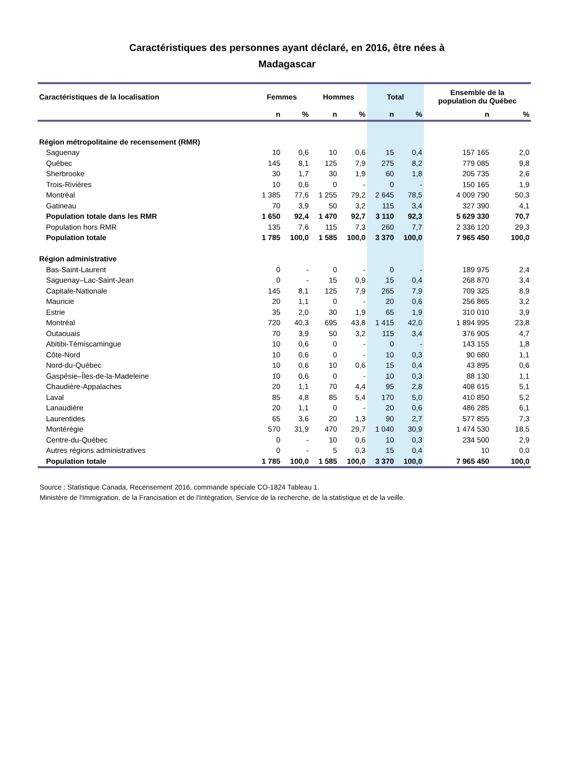Caractéristiques des personnes ayant déclaré, en 2016, être nées à
Madagascar
| Caractéristiques de la localisation | Femmes | | Hommes | | Total | | Ensemble de la population du Québec | |
| --- | --- | --- | --- | --- | --- | --- | --- | --- |
| | n | % | n | % | n | % | n | % |
| Région métropolitaine de recensement (RMR) | | | | | | | | |
| Saguenay | 10 | 0,6 | 10 | 0,6 | 15 | 0,4 | 157 165 | 2,0 |
| Québec | 145 | 8,1 | 125 | 7,9 | 275 | 8,2 | 779 085 | 9,8 |
| Sherbrooke | 30 | 1,7 | 30 | 1,9 | 60 | 1,8 | 205 735 | 2,6 |
| Trois-Rivières | 10 | 0,6 | 0 | - | 0 | - | 150 165 | 1,9 |
| Montréal | 1 385 | 77,6 | 1 255 | 79,2 | 2 645 | 78,5 | 4 009 790 | 50,3 |
| Gatineau | 70 | 3,9 | 50 | 3,2 | 115 | 3,4 | 327 390 | 4,1 |
| Population totale dans les RMR | 1 650 | 92,4 | 1 470 | 92,7 | 3 110 | 92,3 | 5 629 330 | 70,7 |
| Population hors RMR | 135 | 7,6 | 115 | 7,3 | 260 | 7,7 | 2 336 120 | 29,3 |
| Population totale | 1 785 | 100,0 | 1 585 | 100,0 | 3 370 | 100,0 | 7 965 450 | 100,0 |
| Région administrative | | | | | | | | |
| Bas-Saint-Laurent | 0 | - | 0 | - | 0 | - | 189 975 | 2,4 |
| Saguenay–Lac-Saint-Jean | 0 | - | 15 | 0,9 | 15 | 0,4 | 268 870 | 3,4 |
| Capitale-Nationale | 145 | 8,1 | 125 | 7,9 | 265 | 7,9 | 709 325 | 8,9 |
| Mauricie | 20 | 1,1 | 0 | - | 20 | 0,6 | 256 865 | 3,2 |
| Estrie | 35 | 2,0 | 30 | 1,9 | 65 | 1,9 | 310 010 | 3,9 |
| Montréal | 720 | 40,3 | 695 | 43,8 | 1 415 | 42,0 | 1 894 995 | 23,8 |
| Outaouais | 70 | 3,9 | 50 | 3,2 | 115 | 3,4 | 376 905 | 4,7 |
| Abitibi-Témiscamingue | 10 | 0,6 | 0 | - | 0 | - | 143 155 | 1,8 |
| Côte-Nord | 10 | 0,6 | 0 | - | 10 | 0,3 | 90 680 | 1,1 |
| Nord-du-Québec | 10 | 0,6 | 10 | 0,6 | 15 | 0,4 | 43 895 | 0,6 |
| Gaspésie–Îles-de-la-Madeleine | 10 | 0,6 | 0 | - | 10 | 0,3 | 88 130 | 1,1 |
| Chaudière-Appalaches | 20 | 1,1 | 70 | 4,4 | 95 | 2,8 | 408 615 | 5,1 |
| Laval | 85 | 4,8 | 85 | 5,4 | 170 | 5,0 | 410 850 | 5,2 |
| Lanaudière | 20 | 1,1 | 0 | - | 20 | 0,6 | 486 285 | 6,1 |
| Laurentides | 65 | 3,6 | 20 | 1,3 | 90 | 2,7 | 577 855 | 7,3 |
| Montérégie | 570 | 31,9 | 470 | 29,7 | 1 040 | 30,9 | 1 474 530 | 18,5 |
| Centre-du-Québec | 0 | - | 10 | 0,6 | 10 | 0,3 | 234 500 | 2,9 |
| Autres régions administratives | 0 | - | 5 | 0,3 | 15 | 0,4 | 10 | 0,0 |
| Population totale | 1 785 | 100,0 | 1 585 | 100,0 | 3 370 | 100,0 | 7 965 450 | 100,0 |
Source : Statistique Canada, Recensement 2016, commande spéciale CO-1824 Tableau 1.
Ministère de l'Immigration, de la Francisation et de l'Intégration, Service de la recherche, de la statistique et de la veille.